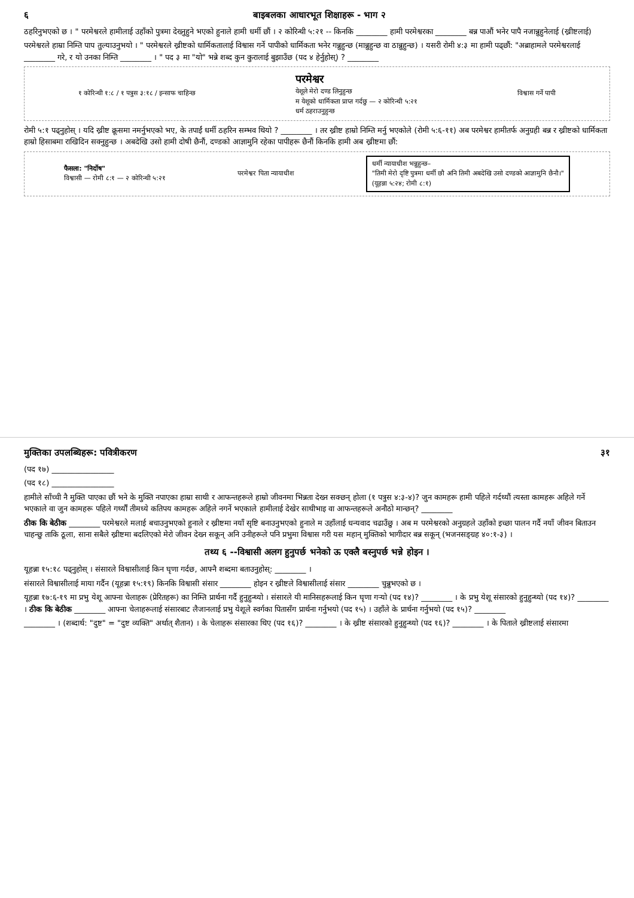६ बाइबलका आधारभूत शिक्षाहरू - भाग २
ठहरिनुभएको छ । " परमेश्वरले हामीलाई उहाँको पुत्रमा देख्नुहुने भएको हुनाले हामी धर्मी छौं । २ कोरिन्थी ५:२१ -- किनकि ________ हामी परमेश्वरका ________ बन्न पाऔं भनेर पापै नजान्नुहुनेलाई (ख्रीष्टलाई)
परमेश्वरले हाम्रा निम्ति पाप तुल्याउनुभयो । " परमेश्वरले ख्रीष्टको धार्मिकतालाई विश्वास गर्ने पापीको धार्मिकता भनेर गन्नुहुन्छ (मान्नुहुन्छ वा ठान्नुहुन्छ) । यसरी रोमी ४:३ मा हामी पढ्छौं: "अब्राहामले परमेश्वरलाई ________ गरे, र यो उनका निम्ति ________ । " पद ३ मा "यो" भन्ने शब्द कुन कुरालाई बुझाउँछ (पद ४ हेर्नुहोस्) ? ________
१ कोरिन्थी १:८ / १ पत्रुस ३:१८ / इन्साफ चाहिन्छ परमेश्वर
येशूले मेरो दण्ड लिनुहुन्छ
म येशूको धार्मिकता प्राप्त गर्दछु — २ कोरिन्थी ५:२१
धर्म ठहराउनुहुन्छ विश्वास गर्ने पापी
रोमी ५:१ पढ्नुहोस् । यदि ख्रीष्ट क्रूसमा नमर्नुभएको भए, के तपाईं धर्मी ठहरिन सम्भव थियो ? ________ । तर ख्रीष्ट हाम्रो निम्ति मर्नु भएकोले (रोमी ५:६-११) अब परमेश्वर हामीतर्फ अनुग्रही बन्न र ख्रीष्टको धार्मिकता हाम्रो हिसाबमा राखिदिन सक्नुहुन्छ । अबदेखि उसो हामी दोषी छैनौं, दण्डको आज्ञामुनि रहेका पापीहरू छैनौं किनकि हामी अब ख्रीष्टमा छौं:
फैसला: "निर्दोष"
विश्वासी — रोमी ८:१ — २ कोरिन्थी ५:२१ परमेश्वर पिता न्यायाधीश धर्मी न्यायाधीश भन्नुहुन्छ–
"तिमी मेरो दृष्टि पुत्रमा धर्मी छौ अनि तिमी अबदेखि उसो दण्डको आज्ञामुनि छैनौ।"
(यूहन्ना ५:२४; रोमी ८:१)
मुक्तिका उपलब्धिहरू: पवित्रीकरण ३१
(पद १७) ________________
(पद १८) ________________
हामीले साँच्ची नै मुक्ति पाएका छौं भने के मुक्ति नपाएका हाम्रा साथी र आफन्तहरूले हाम्रो जीवनमा भिन्नता देख्न सक्छन् होला (१ पत्रुस ४:३-४)? जुन कामहरू हामी पहिले गर्दथ्यौं त्यस्ता कामहरू अहिले गर्ने भएकाले वा जुन कामहरू पहिले गर्थ्यौं तीमध्ये कतिपय कामहरू अहिले नगर्ने भएकाले हामीलाई देखेर साथीभाइ वा आफन्तहरूले अनौठो मान्छन्? ________
ठीक कि बेठीक ________ परमेश्वरले मलाई बचाउनुभएको हुनाले र ख्रीष्टमा नयाँ सृष्टि बनाउनुभएको हुनाले म उहाँलाई धन्यवाद चढाउँछु । अब म परमेश्वरको अनुग्रहले उहाँको इच्छा पालन गर्दै नयाँ जीवन बिताउन चाहन्छु ताकि ठूला, साना सबैले ख्रीष्टमा बदलिएको मेरो जीवन देख्न सकून् अनि उनीहरूले पनि प्रभुमा विश्वास गरी यस महान् मुक्तिको भागीदार बन्न सकून् (भजनसङ्ग्रह ४०:१-३) ।
तथ्य ६ --विश्वासी अलग हुनुपर्छ भनेको ऊ एक्लै बस्नुपर्छ भन्ने होइन ।
यूहन्ना १५:१८ पढ्नुहोस् । संसारले विश्वासीलाई किन घृणा गर्दछ, आफ्नै शब्दमा बताउनुहोस्: ________ ।
संसारले विश्वासीलाई माया गर्दैन (यूहन्ना १५:१९) किनकि विश्वासी संसार ________ होइन र ख्रीष्टले विश्वासीलाई संसार ________ चुन्नुभएको छ ।
यूहन्ना १७:६-१९ मा प्रभु येशू आफ्ना चेलाहरू (प्रेरितहरू) का निम्ति प्रार्थना गर्दै हुनुहुन्थ्यो । संसारले यी मानिसहरूलाई किन घृणा गर्‍यो (पद १४)? ________ । के प्रभु येशू संसारको हुनुहुन्थ्यो (पद १४)? ________ । ठीक कि बेठीक ________ आफ्ना चेलाहरूलाई संसारबाट लैजानलाई प्रभु येशूले स्वर्गका पितासँग प्रार्थना गर्नुभयो (पद १५) । उहाँले के प्रार्थना गर्नुभयो (पद १५)? ________
________ । (शब्दार्थ: "दुष्ट" = "दुष्ट व्यक्ति" अर्थात् शैतान) । के चेलाहरू संसारका थिए (पद १६)? ________ । के ख्रीष्ट संसारको हुनुहुन्थ्यो (पद १६)? ________ । के पिताले ख्रीष्टलाई संसारमा